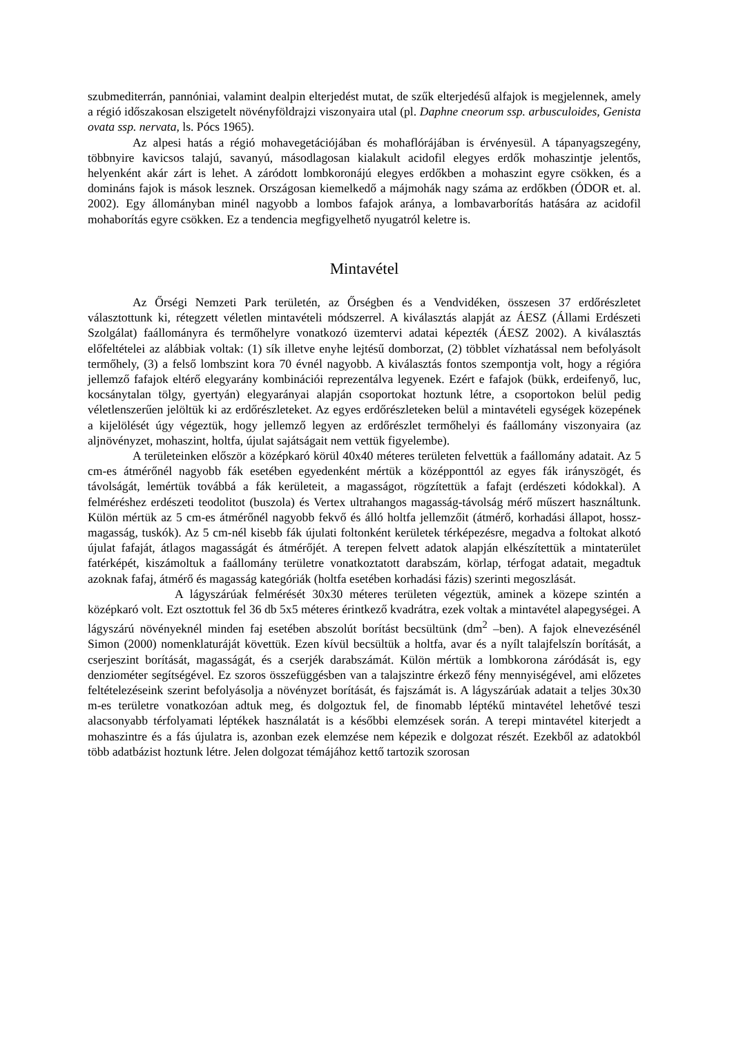szubmediterrán, pannóniai, valamint dealpin elterjedést mutat, de szűk elterjedésű alfajok is megjelennek, amely a régió időszakosan elszigetelt növényföldrajzi viszonyaira utal (pl. Daphne cneorum ssp. arbusculoides, Genista ovata ssp. nervata, ls. Pócs 1965).
Az alpesi hatás a régió mohavegetációjában és mohaflórájában is érvényesül. A tápanyagszegény, többnyire kavicsos talajú, savanyú, másodlagosan kialakult acidofil elegyes erdők mohaszintje jelentős, helyenként akár zárt is lehet. A záródott lombkoronájú elegyes erdőkben a mohaszint egyre csökken, és a domináns fajok is mások lesznek. Országosan kiemelkedő a májmohák nagy száma az erdőkben (ÓDOR et. al. 2002). Egy állományban minél nagyobb a lombos fafajok aránya, a lombavarborítás hatására az acidofil mohaborítás egyre csökken. Ez a tendencia megfigyelhető nyugatról keletre is.
Mintavétel
Az Őrségi Nemzeti Park területén, az Őrségben és a Vendvidéken, összesen 37 erdőrészletet választottunk ki, rétegzett véletlen mintavételi módszerrel. A kiválasztás alapját az ÁESZ (Állami Erdészeti Szolgálat) faállományra és termőhelyre vonatkozó üzemtervi adatai képezték (ÁESZ 2002). A kiválasztás előfeltételei az alábbiak voltak: (1) sík illetve enyhe lejtésű domborzat, (2) többlet vízhatással nem befolyásolt termőhely, (3) a felső lombszint kora 70 évnél nagyobb. A kiválasztás fontos szempontja volt, hogy a régióra jellemző fafajok eltérő elegyarány kombinációi reprezentálva legyenek. Ezért e fafajok (bükk, erdeifenyő, luc, kocsánytalan tölgy, gyertyán) elegyarányai alapján csoportokat hoztunk létre, a csoportokon belül pedig véletlenszerűen jelöltük ki az erdőrészleteket. Az egyes erdőrészleteken belül a mintavételi egységek közepének a kijelölését úgy végeztük, hogy jellemző legyen az erdőrészlet termőhelyi és faállomány viszonyaira (az aljnövényzet, mohaszint, holtfa, újulat sajátságait nem vettük figyelembe).
A területeinken először a középkaró körül 40x40 méteres területen felvettük a faállomány adatait. Az 5 cm-es átmérőnél nagyobb fák esetében egyedenként mértük a középponttól az egyes fák irányszögét, és távolságát, lemértük továbbá a fák kerületeit, a magasságot, rögzítettük a fafajt (erdészeti kódokkal). A felméréshez erdészeti teodolitot (buszola) és Vertex ultrahangos magasság-távolság mérő műszert használtunk. Külön mértük az 5 cm-es átmérőnél nagyobb fekvő és álló holtfa jellemzőit (átmérő, korhadási állapot, hossz-magasság, tuskók). Az 5 cm-nél kisebb fák újulati foltonként kerületek térképezésre, megadva a foltokat alkotó újulat fafaját, átlagos magasságát és átmérőjét. A terepen felvett adatok alapján elkészítettük a mintaterület fatérképét, kiszámoltuk a faállomány területre vonatkoztatott darabszám, körlap, térfogat adatait, megadtuk azoknak fafaj, átmérő és magasság kategóriák (holtfa esetében korhadási fázis) szerinti megoszlását.
A lágyszárúak felmérését 30x30 méteres területen végeztük, aminek a közepe szintén a középkaró volt. Ezt osztottuk fel 36 db 5x5 méteres érintkező kvadrátra, ezek voltak a mintavétel alapegységei. A lágyszárú növényeknél minden faj esetében abszolút borítást becsültünk (dm<sup>2</sup> –ben). A fajok elnevezésénél Simon (2000) nomenklaturáját követtük. Ezen kívül becsültük a holtfa, avar és a nyílt talajfelszín borítását, a cserjeszint borítását, magasságát, és a cserjék darabszámát. Külön mértük a lombkorona záródását is, egy denziométer segítségével. Ez szoros összefüggésben van a talajszintre érkező fény mennyiségével, ami előzetes feltételezéseink szerint befolyásolja a növényzet borítását, és fajszámát is. A lágyszárúak adatait a teljes 30x30 m-es területre vonatkozóan adtuk meg, és dolgoztuk fel, de finomabb léptékű mintavétel lehetővé teszi alacsonyabb térfolyamati léptékek használatát is a későbbi elemzések során. A terepi mintavétel kiterjedt a mohaszintre és a fás újulatra is, azonban ezek elemzése nem képezik e dolgozat részét. Ezekből az adatokból több adatbázist hoztunk létre. Jelen dolgozat témájához kettő tartozik szorosan